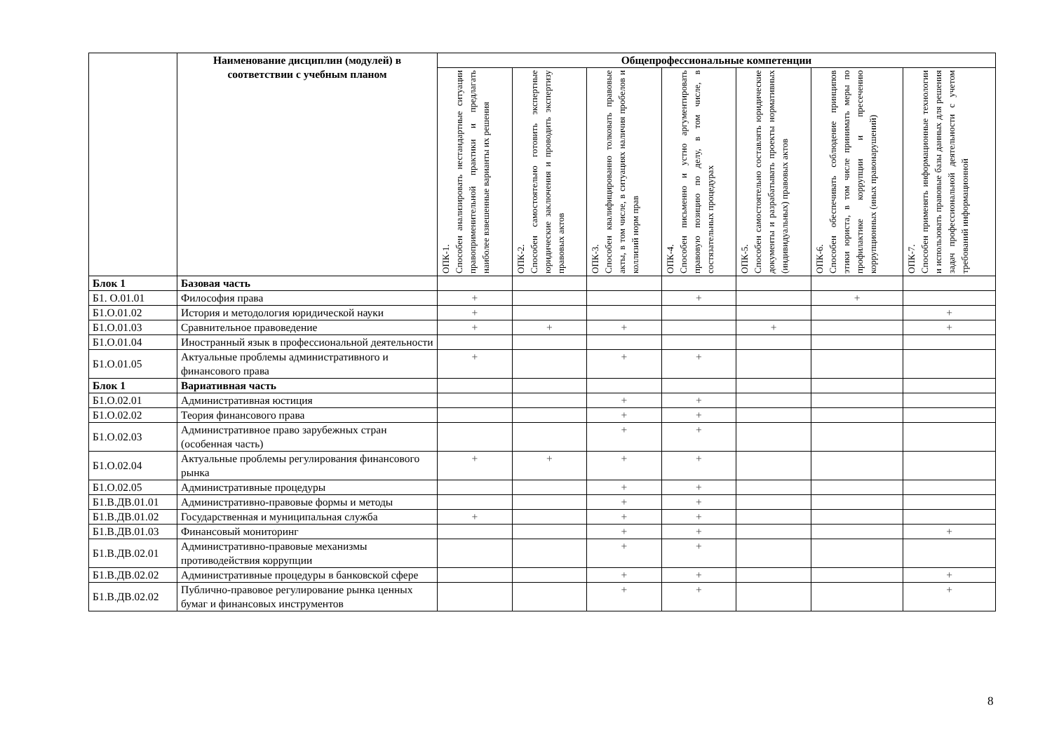| | Наименование дисциплин (модулей) в соответствии с учебным планом | Общепрофессиональные компетенции | | | | | | |
| --- | --- | --- | --- | --- | --- | --- | --- | --- |
| | | ОПК-1. Способен анализировать нестандартные ситуации правоприменительной практики и предлагать наиболее взвешенные варианты их решения | ОПК-2. Способен самостоятельно готовить экспертные юридические заключения и проводить экспертизу правовых актов | ОПК-3. Способен квалифицированно толковать правовые акты, в том числе, в ситуациях наличия пробелов и коллизий норм прав | ОПК-4. Способен письменно и устно аргументировать правовую позицию по делу, в том числе, в состязательных процедурах | ОПК-5. Способен самостоятельно составлять юридические документы и разрабатывать проекты нормативных (индивидуальных) правовых актов | ОПК-6. Способен обеспечивать соблюдение принципов этики юриста, в том числе принимать меры по профилактике коррупции и пресечению коррупционных (иных правонарушений) | ОПК-7. Способен применять информационные технологии и использовать правовые базы данных для решения задач профессиональной деятельности с учетом требований информационной |
| Блок 1 | Базовая часть | | | | | | | |
| Б1. О.01.01 | Философия права | + | | | + | | + | |
| Б1.О.01.02 | История и методология юридической науки | + | | | | | | + |
| Б1.О.01.03 | Сравнительное правоведение | + | + | + | | + | | + |
| Б1.О.01.04 | Иностранный язык в профессиональной деятельности | | | | | | | |
| Б1.О.01.05 | Актуальные проблемы административного и финансового права | + | | + | + | | | |
| Блок 1 | Вариативная часть | | | | | | | |
| Б1.О.02.01 | Административная юстиция | | | + | + | | | |
| Б1.О.02.02 | Теория финансового права | | | + | + | | | |
| Б1.О.02.03 | Административное право зарубежных стран (особенная часть) | | | + | + | | | |
| Б1.О.02.04 | Актуальные проблемы регулирования финансового рынка | + | + | + | + | | | |
| Б1.О.02.05 | Административные процедуры | | | + | + | | | |
| Б1.В.ДВ.01.01 | Административно-правовые формы и методы | | | + | + | | | |
| Б1.В.ДВ.01.02 | Государственная и муниципальная служба | + | | + | + | | | |
| Б1.В.ДВ.01.03 | Финансовый мониторинг | | | + | + | | | + |
| Б1.В.ДВ.02.01 | Административно-правовые механизмы противодействия коррупции | | | + | + | | | |
| Б1.В.ДВ.02.02 | Административные процедуры в банковской сфере | | | + | + | | | + |
| Б1.В.ДВ.02.02 | Публично-правовое регулирование рынка ценных бумаг и финансовых инструментов | | | + | + | | | + |
8